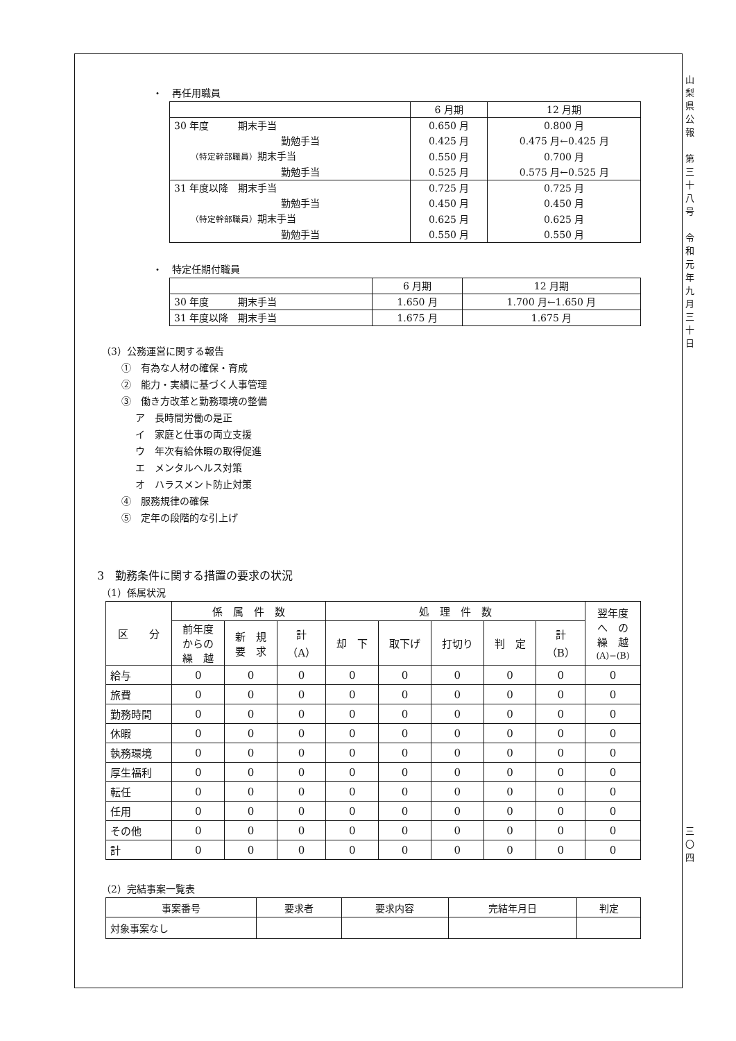山
梨
県
公
報
第
三
十
八
号
令
和
元
年
九
月
三
十
日
三
〇
四
・　再任用職員
| | 6 月期 | 12 月期 |
| 30 年度 期末手当 | 0.650 月 | 0.800 月 |
| 勤勉手当 | 0.425 月 | 0.475 月←0.425 月 |
| （特定幹部職員） 期末手当 | 0.550 月 | 0.700 月 |
| 勤勉手当 | 0.525 月 | 0.575 月←0.525 月 |
| 31 年度以降 期末手当 | 0.725 月 | 0.725 月 |
| 勤勉手当 | 0.450 月 | 0.450 月 |
| （特定幹部職員） 期末手当 | 0.625 月 | 0.625 月 |
| 勤勉手当 | 0.550 月 | 0.550 月 |
・　特定任期付職員
| | 6 月期 | 12 月期 |
| 30 年度 期末手当 | 1.650 月 | 1.700 月←1.650 月 |
| 31 年度以降 期末手当 | 1.675 月 | 1.675 月 |
（3）公務運営に関する報告
①　有為な人材の確保・育成
②　能力・実績に基づく人事管理
③　働き方改革と勤務環境の整備
ア　長時間労働の是正
イ　家庭と仕事の両立支援
ウ　年次有給休暇の取得促進
エ　メンタルヘルス対策
オ　ハラスメント防止対策
④　服務規律の確保
⑤　定年の段階的な引上げ
3　勤務条件に関する措置の要求の状況
（1）係属状況
| 区 分 | 係 属 件 数 | | | 処 理 件 数 | | | | | 翌年度 へ の 繰 越 (A)−(B) |
| --- | --- | --- | --- | --- | --- | --- | --- | --- | --- |
| | 前年度 からの 繰 越 | 新 規 要 求 | 計 （A） | 却 下 | 取下げ | 打切り | 判 定 | 計 （B） | |
| 給与 | 0 | 0 | 0 | 0 | 0 | 0 | 0 | 0 | 0 |
| 旅費 | 0 | 0 | 0 | 0 | 0 | 0 | 0 | 0 | 0 |
| 勤務時間 | 0 | 0 | 0 | 0 | 0 | 0 | 0 | 0 | 0 |
| 休暇 | 0 | 0 | 0 | 0 | 0 | 0 | 0 | 0 | 0 |
| 執務環境 | 0 | 0 | 0 | 0 | 0 | 0 | 0 | 0 | 0 |
| 厚生福利 | 0 | 0 | 0 | 0 | 0 | 0 | 0 | 0 | 0 |
| 転任 | 0 | 0 | 0 | 0 | 0 | 0 | 0 | 0 | 0 |
| 任用 | 0 | 0 | 0 | 0 | 0 | 0 | 0 | 0 | 0 |
| その他 | 0 | 0 | 0 | 0 | 0 | 0 | 0 | 0 | 0 |
| 計 | 0 | 0 | 0 | 0 | 0 | 0 | 0 | 0 | 0 |
（2）完結事案一覧表
| 事案番号 | 要求者 | 要求内容 | 完結年月日 | 判定 |
| --- | --- | --- | --- | --- |
| 対象事案なし | | | | |